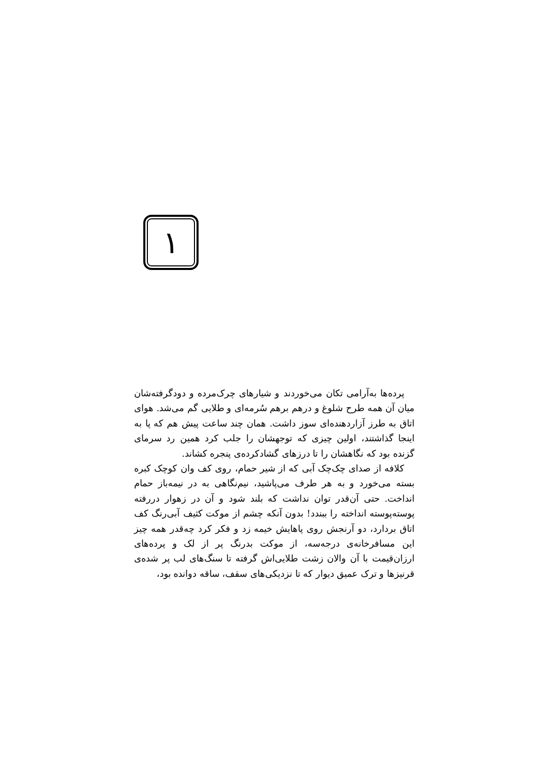۱
پرده‌ها به‌آرامی تکان می‌خوردند و شیارهای چرک‌مرده و دودگرفته‌شان میان آن همه طرح شلوغ و درهم برهم سُرمه‌ای و طلایی گم می‌شد. هوای اتاق به طرز آزاردهنده‌ای سوز داشت. همان چند ساعت پیش هم که پا به اینجا گذاشتند، اولین چیزی که توجهشان را جلب کرد همین رد سرمای گزنده بود که نگاهشان را تا درزهای گشادکرده‌ی پنجره کشاند.
کلافه از صدای چک‌چک آبی که از شیر حمام، روی کف وان کوچک کبره بسته می‌خورد و به هر طرف می‌پاشید، نیم‌نگاهی به در نیمه‌باز حمام انداخت. حتی آن‌قدر توان نداشت که بلند شود و آن در زهوار دررفته پوسته‌پوسته انداخته را ببندد! بدون آنکه چشم از موکت کثیف آبی‌رنگ کف اتاق بردارد، دو آرنجش روی پاهایش خیمه زد و فکر کرد چه‌قدر همه چیز این مسافرخانه‌ی درجه‌سه، از موکت بدرنگ پر از لک و پرده‌های ارزان‌قیمت با آن والان زشت طلایی‌اش گرفته تا سنگ‌های لب پر شده‌ی قرنیزها و ترک عمیق دیوار که تا نزدیکی‌های سقف، ساقه دوانده بود،